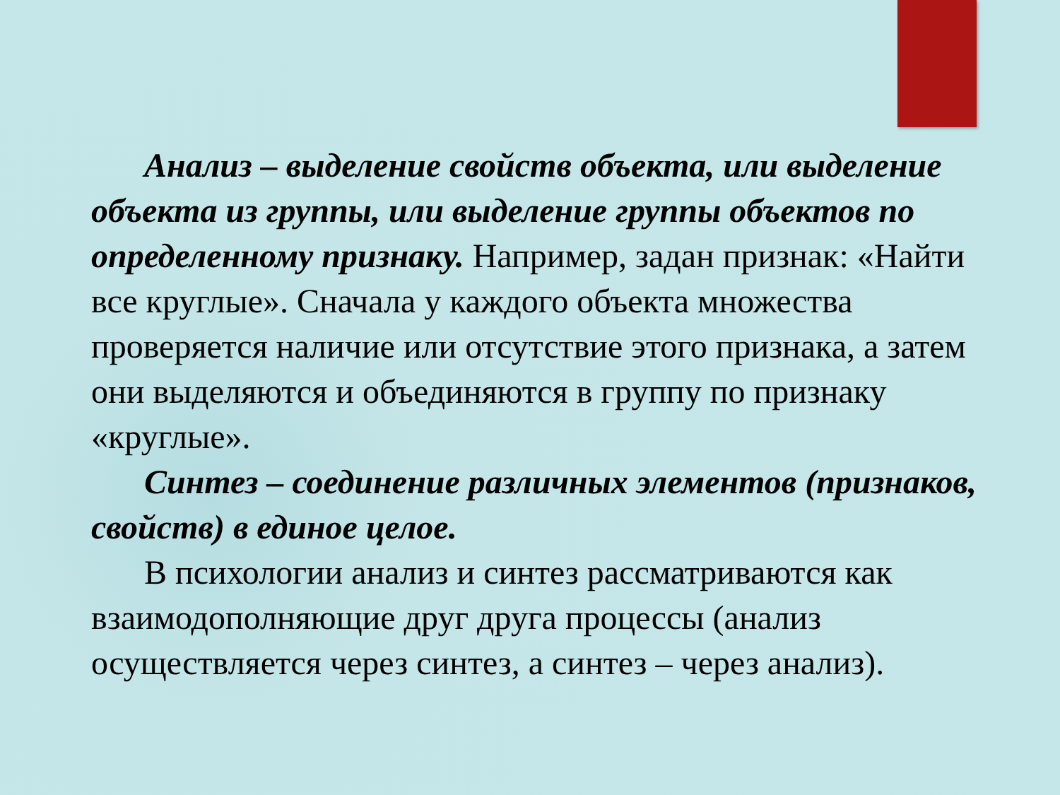Анализ – выделение свойств объекта, или выделение объекта из группы, или выделение группы объектов по определенному признаку. Например, задан признак: «Найти все круглые». Сначала у каждого объекта множества проверяется наличие или отсутствие этого признака, а затем они выделяются и объединяются в группу по признаку «круглые».
Синтез – соединение различных элементов (признаков, свойств) в единое целое.
В психологии анализ и синтез рассматриваются как взаимодополняющие друг друга процессы (анализ осуществляется через синтез, а синтез – через анализ).